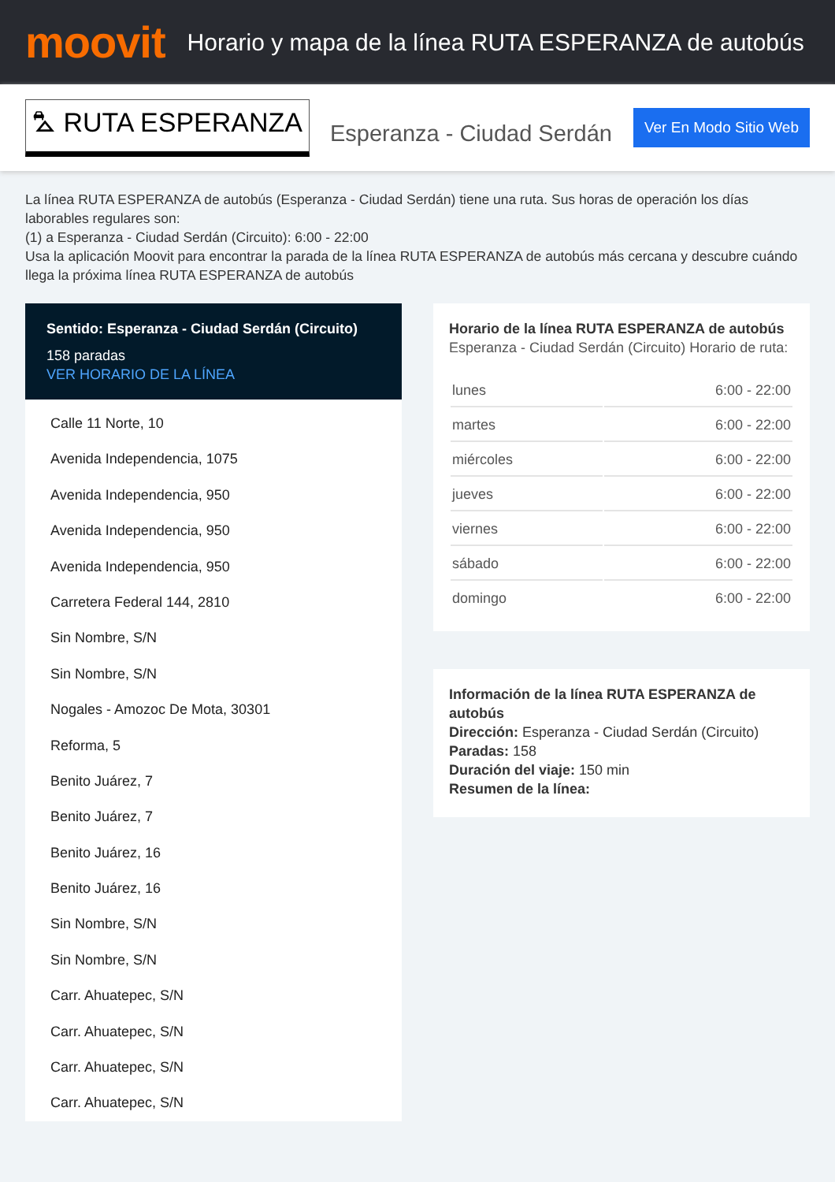moovit
Horario y mapa de la línea RUTA ESPERANZA de autobús
⛍ RUTA ESPERANZA
Esperanza - Ciudad Serdán
Ver En Modo Sitio Web
La línea RUTA ESPERANZA de autobús (Esperanza - Ciudad Serdán) tiene una ruta. Sus horas de operación los días laborables regulares son:
(1) a Esperanza - Ciudad Serdán (Circuito): 6:00 - 22:00
Usa la aplicación Moovit para encontrar la parada de la línea RUTA ESPERANZA de autobús más cercana y descubre cuándo llega la próxima línea RUTA ESPERANZA de autobús
Sentido: Esperanza - Ciudad Serdán (Circuito)
158 paradas
VER HORARIO DE LA LÍNEA
Calle 11 Norte, 10
Avenida Independencia, 1075
Avenida Independencia, 950
Avenida Independencia, 950
Avenida Independencia, 950
Carretera Federal 144, 2810
Sin Nombre, S/N
Sin Nombre, S/N
Nogales - Amozoc De Mota, 30301
Reforma, 5
Benito Juárez, 7
Benito Juárez, 7
Benito Juárez, 16
Benito Juárez, 16
Sin Nombre, S/N
Sin Nombre, S/N
Carr. Ahuatepec, S/N
Carr. Ahuatepec, S/N
Carr. Ahuatepec, S/N
Carr. Ahuatepec, S/N
Horario de la línea RUTA ESPERANZA de autobús
Esperanza - Ciudad Serdán (Circuito) Horario de ruta:
| lunes | 6:00 - 22:00 |
| martes | 6:00 - 22:00 |
| miércoles | 6:00 - 22:00 |
| jueves | 6:00 - 22:00 |
| viernes | 6:00 - 22:00 |
| sábado | 6:00 - 22:00 |
| domingo | 6:00 - 22:00 |
Información de la línea RUTA ESPERANZA de autobús
Dirección: Esperanza - Ciudad Serdán (Circuito)
Paradas: 158
Duración del viaje: 150 min
Resumen de la línea: